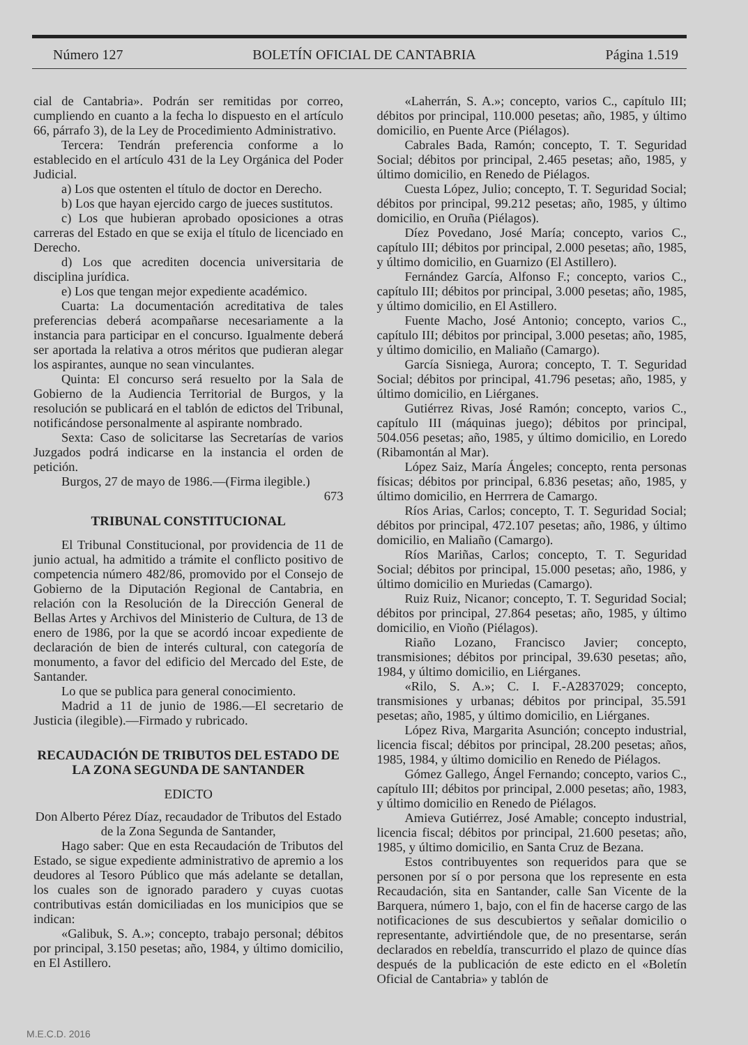Número 127 BOLETÍN OFICIAL DE CANTABRIA Página 1.519
cial de Cantabria». Podrán ser remitidas por correo, cumpliendo en cuanto a la fecha lo dispuesto en el artículo 66, párrafo 3), de la Ley de Procedimiento Administrativo.
Tercera: Tendrán preferencia conforme a lo establecido en el artículo 431 de la Ley Orgánica del Poder Judicial.
a) Los que ostenten el título de doctor en Derecho.
b) Los que hayan ejercido cargo de jueces sustitutos.
c) Los que hubieran aprobado oposiciones a otras carreras del Estado en que se exija el título de licenciado en Derecho.
d) Los que acrediten docencia universitaria de disciplina jurídica.
e) Los que tengan mejor expediente académico.
Cuarta: La documentación acreditativa de tales preferencias deberá acompañarse necesariamente a la instancia para participar en el concurso. Igualmente deberá ser aportada la relativa a otros méritos que pudieran alegar los aspirantes, aunque no sean vinculantes.
Quinta: El concurso será resuelto por la Sala de Gobierno de la Audiencia Territorial de Burgos, y la resolución se publicará en el tablón de edictos del Tribunal, notificándose personalmente al aspirante nombrado.
Sexta: Caso de solicitarse las Secretarías de varios Juzgados podrá indicarse en la instancia el orden de petición.
Burgos, 27 de mayo de 1986.—(Firma ilegible.)
673
TRIBUNAL CONSTITUCIONAL
El Tribunal Constitucional, por providencia de 11 de junio actual, ha admitido a trámite el conflicto positivo de competencia número 482/86, promovido por el Consejo de Gobierno de la Diputación Regional de Cantabria, en relación con la Resolución de la Dirección General de Bellas Artes y Archivos del Ministerio de Cultura, de 13 de enero de 1986, por la que se acordó incoar expediente de declaración de bien de interés cultural, con categoría de monumento, a favor del edificio del Mercado del Este, de Santander.
Lo que se publica para general conocimiento.
Madrid a 11 de junio de 1986.—El secretario de Justicia (ilegible).—Firmado y rubricado.
RECAUDACIÓN DE TRIBUTOS DEL ESTADO DE LA ZONA SEGUNDA DE SANTANDER
EDICTO
Don Alberto Pérez Díaz, recaudador de Tributos del Estado de la Zona Segunda de Santander,
Hago saber: Que en esta Recaudación de Tributos del Estado, se sigue expediente administrativo de apremio a los deudores al Tesoro Público que más adelante se detallan, los cuales son de ignorado paradero y cuyas cuotas contributivas están domiciliadas en los municipios que se indican:
«Galibuk, S. A.»; concepto, trabajo personal; débitos por principal, 3.150 pesetas; año, 1984, y último domicilio, en El Astillero.
«Laherrán, S. A.»; concepto, varios C., capítulo III; débitos por principal, 110.000 pesetas; año, 1985, y último domicilio, en Puente Arce (Piélagos).
Cabrales Bada, Ramón; concepto, T. T. Seguridad Social; débitos por principal, 2.465 pesetas; año, 1985, y último domicilio, en Renedo de Piélagos.
Cuesta López, Julio; concepto, T. T. Seguridad Social; débitos por principal, 99.212 pesetas; año, 1985, y último domicilio, en Oruña (Piélagos).
Díez Povedano, José María; concepto, varios C., capítulo III; débitos por principal, 2.000 pesetas; año, 1985, y último domicilio, en Guarnizo (El Astillero).
Fernández García, Alfonso F.; concepto, varios C., capítulo III; débitos por principal, 3.000 pesetas; año, 1985, y último domicilio, en El Astillero.
Fuente Macho, José Antonio; concepto, varios C., capítulo III; débitos por principal, 3.000 pesetas; año, 1985, y último domicilio, en Maliaño (Camargo).
García Sisniega, Aurora; concepto, T. T. Seguridad Social; débitos por principal, 41.796 pesetas; año, 1985, y último domicilio, en Liérganes.
Gutiérrez Rivas, José Ramón; concepto, varios C., capítulo III (máquinas juego); débitos por principal, 504.056 pesetas; año, 1985, y último domicilio, en Loredo (Ribamontán al Mar).
López Saiz, María Ángeles; concepto, renta personas físicas; débitos por principal, 6.836 pesetas; año, 1985, y último domicilio, en Herrrera de Camargo.
Ríos Arias, Carlos; concepto, T. T. Seguridad Social; débitos por principal, 472.107 pesetas; año, 1986, y último domicilio, en Maliaño (Camargo).
Ríos Mariñas, Carlos; concepto, T. T. Seguridad Social; débitos por principal, 15.000 pesetas; año, 1986, y último domicilio en Muriedas (Camargo).
Ruiz Ruiz, Nicanor; concepto, T. T. Seguridad Social; débitos por principal, 27.864 pesetas; año, 1985, y último domicilio, en Vioño (Piélagos).
Riaño Lozano, Francisco Javier; concepto, transmisiones; débitos por principal, 39.630 pesetas; año, 1984, y último domicilio, en Liérganes.
«Rilo, S. A.»; C. I. F.-A2837029; concepto, transmisiones y urbanas; débitos por principal, 35.591 pesetas; año, 1985, y último domicilio, en Liérganes.
López Riva, Margarita Asunción; concepto industrial, licencia fiscal; débitos por principal, 28.200 pesetas; años, 1985, 1984, y último domicilio en Renedo de Piélagos.
Gómez Gallego, Ángel Fernando; concepto, varios C., capítulo III; débitos por principal, 2.000 pesetas; año, 1983, y último domicilio en Renedo de Piélagos.
Amieva Gutiérrez, José Amable; concepto industrial, licencia fiscal; débitos por principal, 21.600 pesetas; año, 1985, y último domicilio, en Santa Cruz de Bezana.
Estos contribuyentes son requeridos para que se personen por sí o por persona que los represente en esta Recaudación, sita en Santander, calle San Vicente de la Barquera, número 1, bajo, con el fin de hacerse cargo de las notificaciones de sus descubiertos y señalar domicilio o representante, advirtiéndole que, de no presentarse, serán declarados en rebeldía, transcurrido el plazo de quince días después de la publicación de este edicto en el «Boletín Oficial de Cantabria» y tablón de
M.E.C.D. 2016